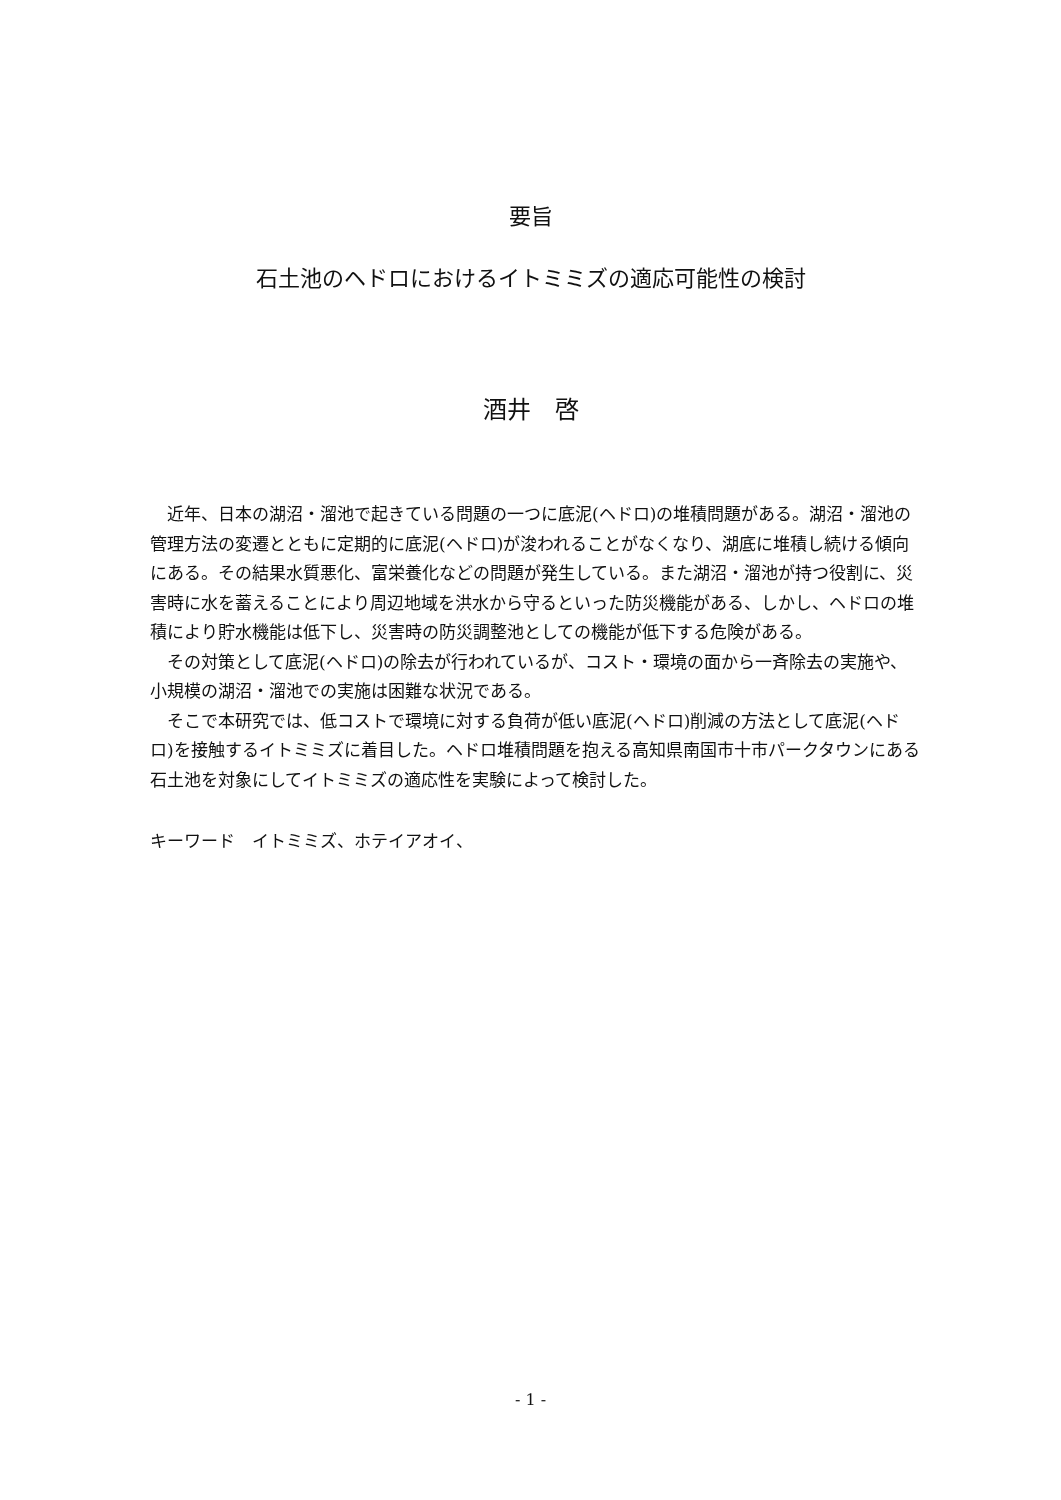要旨
石土池のヘドロにおけるイトミミズの適応可能性の検討
酒井　啓
　近年、日本の湖沼・溜池で起きている問題の一つに底泥(ヘドロ)の堆積問題がある。湖沼・溜池の管理方法の変遷とともに定期的に底泥(ヘドロ)が浚われることがなくなり、湖底に堆積し続ける傾向にある。その結果水質悪化、富栄養化などの問題が発生している。また湖沼・溜池が持つ役割に、災害時に水を蓄えることにより周辺地域を洪水から守るといった防災機能がある、しかし、ヘドロの堆積により貯水機能は低下し、災害時の防災調整池としての機能が低下する危険がある。
　その対策として底泥(ヘドロ)の除去が行われているが、コスト・環境の面から一斉除去の実施や、小規模の湖沼・溜池での実施は困難な状況である。
　そこで本研究では、低コストで環境に対する負荷が低い底泥(ヘドロ)削減の方法として底泥(ヘドロ)を接触するイトミミズに着目した。ヘドロ堆積問題を抱える高知県南国市十市パークタウンにある石土池を対象にしてイトミミズの適応性を実験によって検討した。
キーワード　イトミミズ、ホテイアオイ、
- 1 -